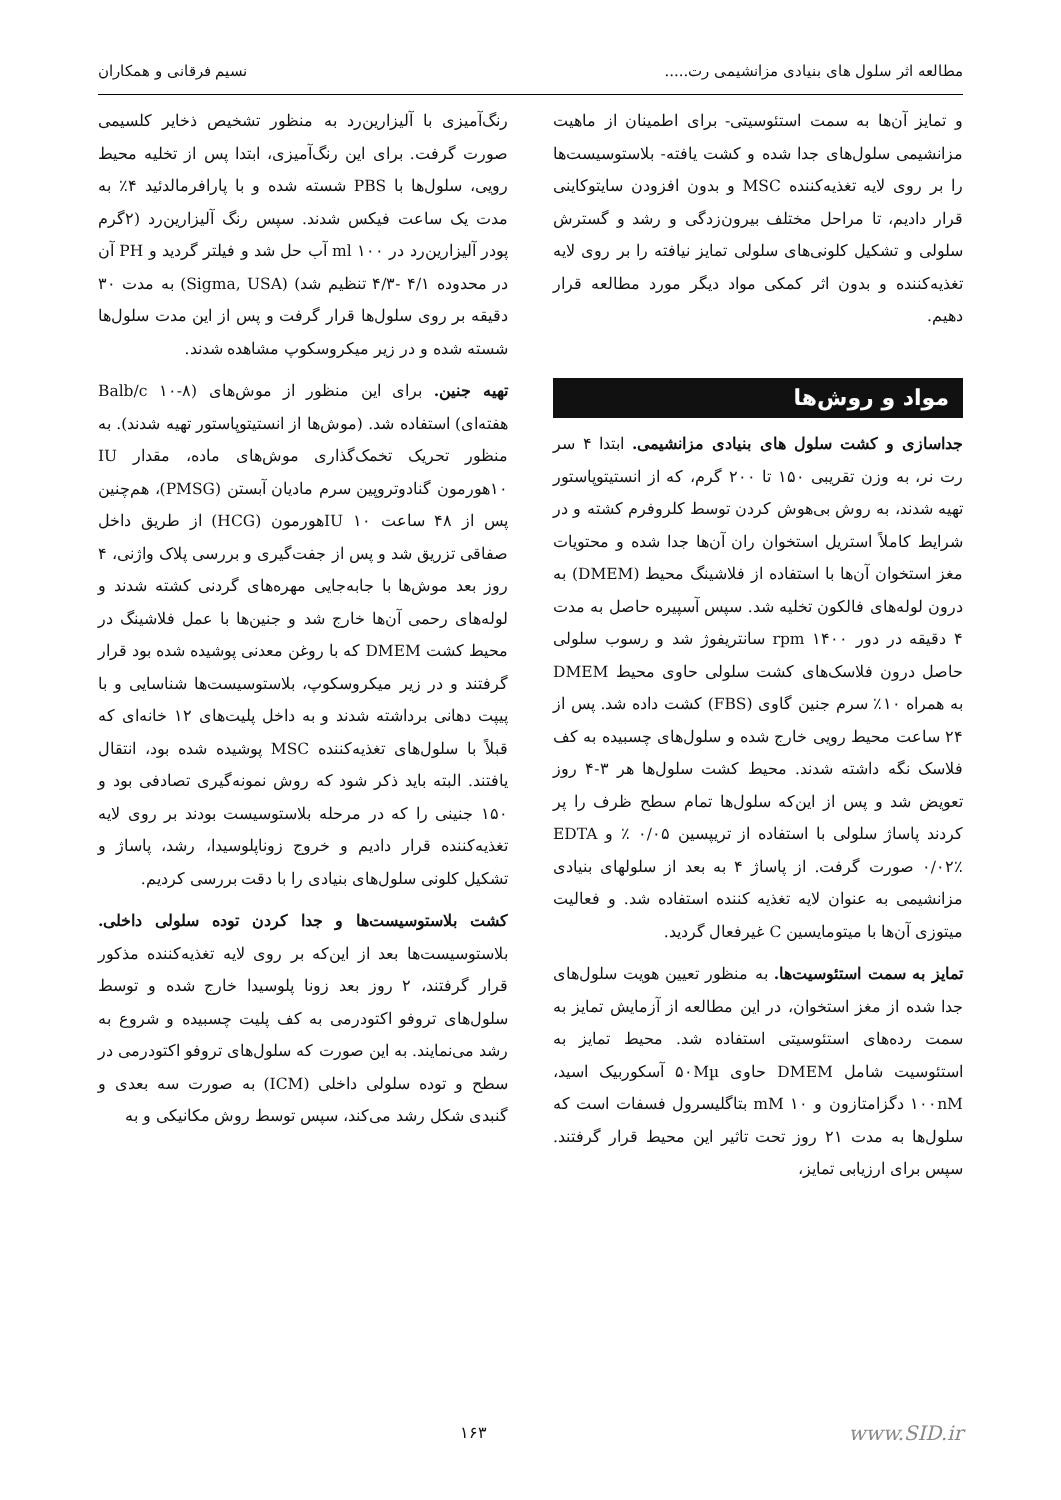مطالعه اثر سلول های بنیادی مزانشیمی رت..... نسیم فرقانی و همکاران
و تمایز آن‌ها به سمت استئوسیتی- برای اطمینان از ماهیت مزانشیمی سلول‌های جدا شده و کشت یافته- بلاستوسیست‌ها را بر روی لایه تغذیه‌کننده MSC و بدون افزودن سایتوکاینی قرار دادیم، تا مراحل مختلف بیرون‌زدگی و رشد و گسترش سلولی و تشکیل کلونی‌های سلولی تمایز نیافته را بر روی لایه تغذیه‌کننده و بدون اثر کمکی مواد دیگر مورد مطالعه قرار دهیم.
مواد و روش‌ها
جداسازی و کشت سلول های بنیادی مزانشیمی. ابتدا ۴ سر رت نر، به وزن تقریبی ۱۵۰ تا ۲۰۰ گرم، که از انستیتوپاستور تهیه شدند، به روش بی‌هوش کردن توسط کلروفرم کشته و در شرایط کاملاً استریل استخوان ران آن‌ها جدا شده و محتویات مغز استخوان آن‌ها با استفاده از فلاشینگ محیط (DMEM) به درون لوله‌های فالکون تخلیه شد. سپس آسپیره حاصل به مدت ۴ دقیقه در دور rpm ۱۴۰۰ سانتریفوژ شد و رسوب سلولی حاصل درون فلاسک‌های کشت سلولی حاوی محیط DMEM به همراه ۱۰٪ سرم جنین گاوی (FBS) کشت داده شد. پس از ۲۴ ساعت محیط رویی خارج شده و سلول‌های چسبیده به کف فلاسک نگه داشته شدند. محیط کشت سلول‌ها هر ۳-۴ روز تعویض شد و پس از این‌که سلول‌ها تمام سطح ظرف را پر کردند پاساژ سلولی با استفاده از تریپسین ۰/۰۵ ٪ و EDTA ۰/۰۲٪ صورت گرفت. از پاساژ ۴ به بعد از سلولهای بنیادی مزانشیمی به عنوان لایه تغذیه کننده استفاده شد. و فعالیت میتوزی آن‌ها با میتومایسین C غیرفعال گردید.
تمایز به سمت استئوسیت‌ها. به منظور تعیین هویت سلول‌های جدا شده از مغز استخوان، در این مطالعه از آزمایش تمایز به سمت رده‌های استئوسیتی استفاده شد. محیط تمایز به استئوسیت شامل DMEM حاوی ۵۰Mµ آسکوربیک اسید، ۱۰۰nM دگزامتازون و mM ۱۰ بتاگلیسرول فسفات است که سلول‌ها به مدت ۲۱ روز تحت تاثیر این محیط قرار گرفتند. سپس برای ارزیابی تمایز،
رنگ‌آمیزی با آلیزارین‌رد به منظور تشخیص ذخایر کلسیمی صورت گرفت. برای این رنگ‌آمیزی، ابتدا پس از تخلیه محیط رویی، سلول‌ها با PBS شسته شده و با پارافرمالدئید ۴٪ به مدت یک ساعت فیکس شدند. سپس رنگ آلیزارین‌رد (۲گرم پودر آلیزارین‌رد در ml ۱۰۰ آب حل شد و فیلتر گردید و PH آن در محدوده ۴/۱ -۴/۳ تنظیم شد) (Sigma, USA) به مدت ۳۰ دقیقه بر روی سلول‌ها قرار گرفت و پس از این مدت سلول‌ها شسته شده و در زیر میکروسکوپ مشاهده شدند.
تهیه جنین. برای این منظور از موش‌های (Balb/c ۱۰-۸ هفته‌ای) استفاده شد. (موش‌ها از انستیتوپاستور تهیه شدند). به منظور تحریک تخمک‌گذاری موش‌های ماده، مقدار IU ۱۰هورمون گنادوتروپین سرم مادیان آبستن (PMSG)، هم‌چنین پس از ۴۸ ساعت IU ۱۰هورمون (HCG) از طریق داخل صفاقی تزریق شد و پس از جفت‌گیری و بررسی پلاک واژنی، ۴ روز بعد موش‌ها با جابه‌جایی مهره‌های گردنی کشته شدند و لوله‌های رحمی آن‌ها خارج شد و جنین‌ها با عمل فلاشینگ در محیط کشت DMEM که با روغن معدنی پوشیده شده بود قرار گرفتند و در زیر میکروسکوپ، بلاستوسیست‌ها شناسایی و با پیپت دهانی برداشته شدند و به داخل پلیت‌های ۱۲ خانه‌ای که قبلاً با سلول‌های تغذیه‌کننده MSC پوشیده شده بود، انتقال یافتند. البته باید ذکر شود که روش نمونه‌گیری تصادفی بود و ۱۵۰ جنینی را که در مرحله بلاستوسیست بودند بر روی لایه تغذیه‌کننده قرار دادیم و خروج زوناپلوسیدا، رشد، پاساژ و تشکیل کلونی سلول‌های بنیادی را با دقت بررسی کردیم.
کشت بلاستوسیست‌ها و جدا کردن توده سلولی داخلی. بلاستوسیست‌ها بعد از این‌که بر روی لایه تغذیه‌کننده مذکور قرار گرفتند، ۲ روز بعد زونا پلوسیدا خارج شده و توسط سلول‌های تروفو اکتودرمی به کف پلیت چسبیده و شروع به رشد می‌نمایند. به این صورت که سلول‌های تروفو اکتودرمی در سطح و توده سلولی داخلی (ICM) به صورت سه بعدی و گنبدی شکل رشد می‌کند، سپس توسط روش مکانیکی و به
www.SID.ir ۱۶۳